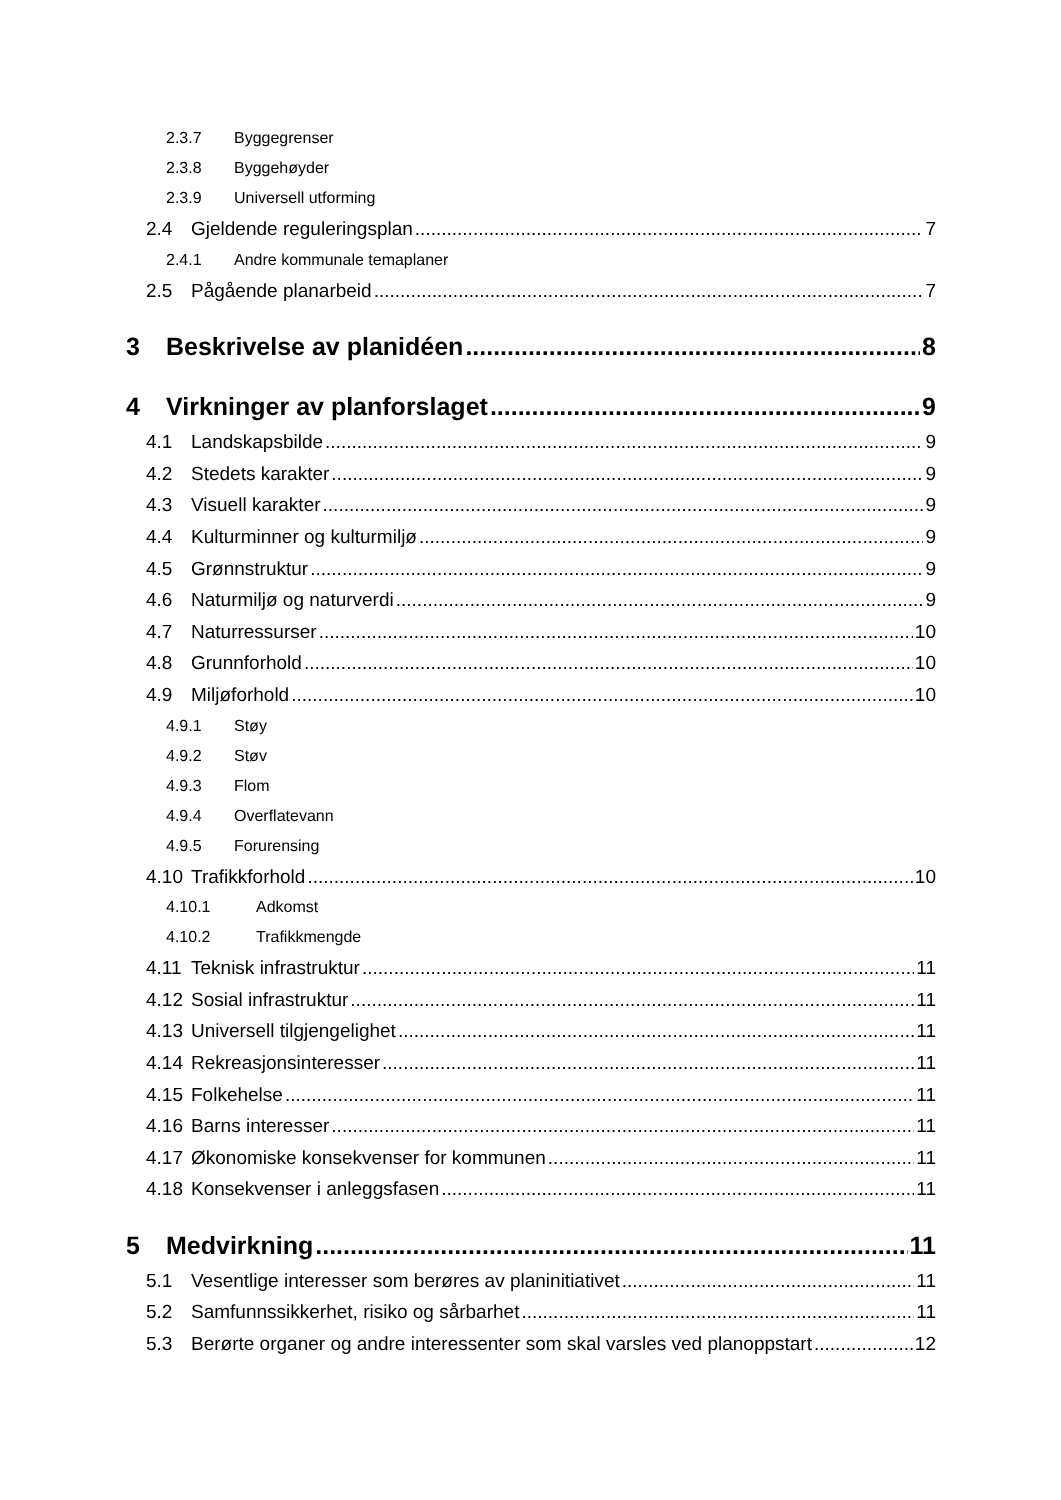2.3.7 Byggegrenser
2.3.8 Byggehøyder
2.3.9 Universell utforming
2.4 Gjeldende reguleringsplan 7
2.4.1 Andre kommunale temaplaner
2.5 Pågående planarbeid 7
3 Beskrivelse av planidéen 8
4 Virkninger av planforslaget 9
4.1 Landskapsbilde 9
4.2 Stedets karakter 9
4.3 Visuell karakter 9
4.4 Kulturminner og kulturmiljø 9
4.5 Grønnstruktur 9
4.6 Naturmiljø og naturverdi 9
4.7 Naturressurser 10
4.8 Grunnforhold 10
4.9 Miljøforhold 10
4.9.1 Støy
4.9.2 Støv
4.9.3 Flom
4.9.4 Overflatevann
4.9.5 Forurensing
4.10 Trafikkforhold 10
4.10.1 Adkomst
4.10.2 Trafikkmengde
4.11 Teknisk infrastruktur 11
4.12 Sosial infrastruktur 11
4.13 Universell tilgjengelighet 11
4.14 Rekreasjonsinteresser 11
4.15 Folkehelse 11
4.16 Barns interesser 11
4.17 Økonomiske konsekvenser for kommunen 11
4.18 Konsekvenser i anleggsfasen 11
5 Medvirkning 11
5.1 Vesentlige interesser som berøres av planinitiativet 11
5.2 Samfunnssikkerhet, risiko og sårbarhet 11
5.3 Berørte organer og andre interessenter som skal varsles ved planoppstart 12